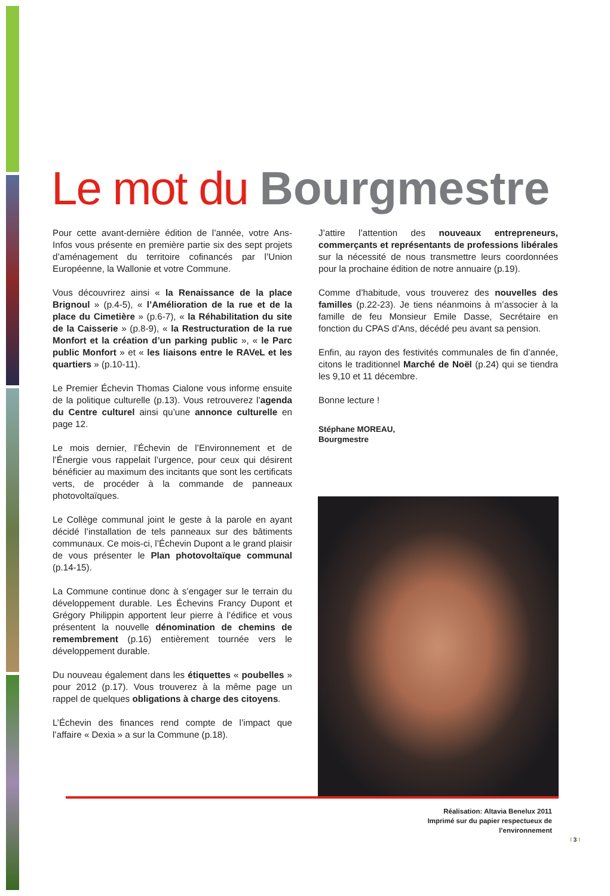Le mot du Bourgmestre
Pour cette avant-dernière édition de l’année, votre Ans-Infos vous présente en première partie six des sept projets d’aménagement du territoire cofinancés par l’Union Européenne, la Wallonie et votre Commune.
Vous découvrirez ainsi « la Renaissance de la place Brignoul » (p.4-5), « l’Amélioration de la rue et de la place du Cimetière » (p.6-7), « la Réhabilitation du site de la Caisserie » (p.8-9), « la Restructuration de la rue Monfort et la création d’un parking public », « le Parc public Monfort » et « les liaisons entre le RAVeL et les quartiers » (p.10-11).
Le Premier Échevin Thomas Cialone vous informe ensuite de la politique culturelle (p.13). Vous retrouverez l’agenda du Centre culturel ainsi qu’une annonce culturelle en page 12.
Le mois dernier, l’Échevin de l’Environnement et de l’Énergie vous rappelait l’urgence, pour ceux qui désirent bénéficier au maximum des incitants que sont les certificats verts, de procéder à la commande de panneaux photovoltaïques.
Le Collège communal joint le geste à la parole en ayant décidé l’installation de tels panneaux sur des bâtiments communaux. Ce mois-ci, l’Échevin Dupont a le grand plaisir de vous présenter le Plan photovoltaïque communal (p.14-15).
La Commune continue donc à s’engager sur le terrain du développement durable. Les Échevins Francy Dupont et Grégory Philippin apportent leur pierre à l’édifice et vous présentent la nouvelle dénomination de chemins de remembrement (p.16) entièrement tournée vers le développement durable.
Du nouveau également dans les étiquettes « poubelles » pour 2012 (p.17). Vous trouverez à la même page un rappel de quelques obligations à charge des citoyens.
L’Échevin des finances rend compte de l’impact que l’affaire « Dexia » a sur la Commune (p.18).
J’attire l’attention des nouveaux entrepreneurs, commerçants et représentants de professions libérales sur la nécessité de nous transmettre leurs coordonnées pour la prochaine édition de notre annuaire (p.19).
Comme d’habitude, vous trouverez des nouvelles des familles (p.22-23). Je tiens néanmoins à m’associer à la famille de feu Monsieur Emile Dasse, Secrétaire en fonction du CPAS d’Ans, décédé peu avant sa pension.
Enfin, au rayon des festivités communales de fin d’année, citons le traditionnel Marché de Noël (p.24) qui se tiendra les 9,10 et 11 décembre.
Bonne lecture !
Stéphane MOREAU,
Bourgmestre
Réalisation: Altavia Benelux 2011
Imprimé sur du papier respectueux de
l’environnement
I 3 I